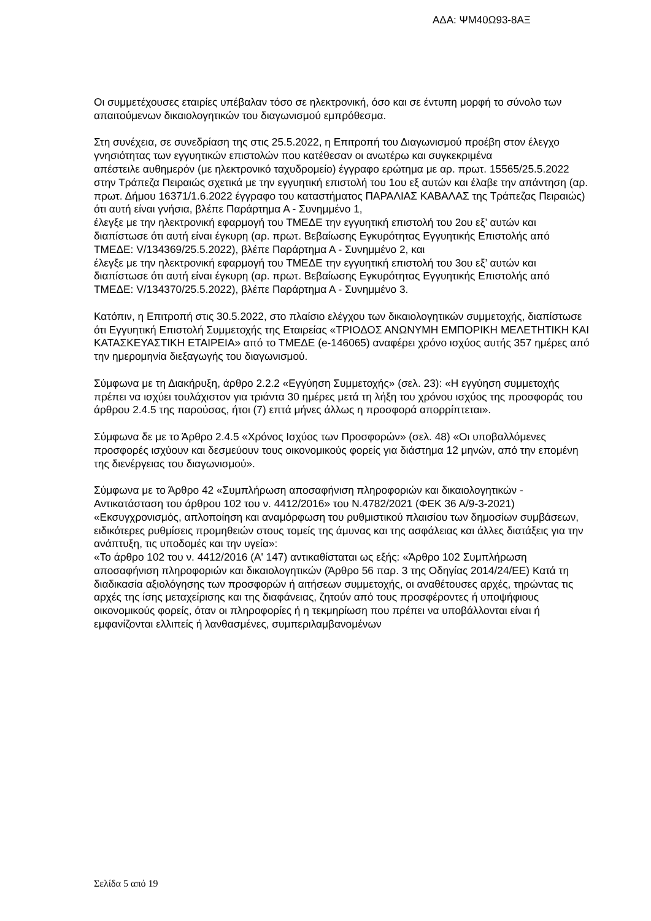ΑΔΑ: ΨΜ40Ω93-8ΑΞ
Οι συμμετέχουσες εταιρίες υπέβαλαν τόσο σε ηλεκτρονική, όσο και σε έντυπη μορφή το σύνολο των απαιτούμενων δικαιολογητικών του διαγωνισμού εμπρόθεσμα.
Στη συνέχεια, σε συνεδρίαση της στις 25.5.2022, η Επιτροπή του Διαγωνισμού προέβη στον έλεγχο γνησιότητας των εγγυητικών επιστολών που κατέθεσαν οι ανωτέρω και συγκεκριμένα
απέστειλε αυθημερόν (με ηλεκτρονικό ταχυδρομείο) έγγραφο ερώτημα με αρ. πρωτ. 15565/25.5.2022 στην Τράπεζα Πειραιώς σχετικά με την εγγυητική επιστολή του 1ου εξ αυτών και έλαβε την απάντηση (αρ. πρωτ. Δήμου 16371/1.6.2022 έγγραφο του καταστήματος ΠΑΡΑΛΙΑΣ ΚΑΒΑΛΑΣ της Τράπεζας Πειραιώς) ότι αυτή είναι γνήσια, βλέπε Παράρτημα Α - Συνημμένο 1,
έλεγξε με την ηλεκτρονική εφαρμογή του ΤΜΕΔΕ την εγγυητική επιστολή του 2ου εξ’ αυτών και διαπίστωσε ότι αυτή είναι έγκυρη (αρ. πρωτ. Βεβαίωσης Εγκυρότητας Εγγυητικής Επιστολής από ΤΜΕΔΕ: V/134369/25.5.2022), βλέπε Παράρτημα Α - Συνημμένο 2, και
έλεγξε με την ηλεκτρονική εφαρμογή του ΤΜΕΔΕ την εγγυητική επιστολή του 3ου εξ’ αυτών και διαπίστωσε ότι αυτή είναι έγκυρη (αρ. πρωτ. Βεβαίωσης Εγκυρότητας Εγγυητικής Επιστολής από ΤΜΕΔΕ: V/134370/25.5.2022), βλέπε Παράρτημα Α - Συνημμένο 3.
Κατόπιν, η Επιτροπή στις 30.5.2022, στο πλαίσιο ελέγχου των δικαιολογητικών συμμετοχής, διαπίστωσε ότι Εγγυητική Επιστολή Συμμετοχής της Εταιρείας «ΤΡΙΟΔΟΣ ΑΝΩΝΥΜΗ ΕΜΠΟΡΙΚΗ ΜΕΛΕΤΗΤΙΚΗ ΚΑΙ ΚΑΤΑΣΚΕΥΑΣΤΙΚΗ ΕΤΑΙΡΕΙΑ» από το ΤΜΕΔΕ (e-146065) αναφέρει χρόνο ισχύος αυτής 357 ημέρες από την ημερομηνία διεξαγωγής του διαγωνισμού.
Σύμφωνα με τη Διακήρυξη, άρθρο 2.2.2 «Εγγύηση Συμμετοχής» (σελ. 23): «Η εγγύηση συμμετοχής πρέπει να ισχύει τουλάχιστον για τριάντα 30 ημέρες μετά τη λήξη του χρόνου ισχύος της προσφοράς του άρθρου 2.4.5 της παρούσας, ήτοι (7) επτά μήνες άλλως η προσφορά απορρίπτεται».
Σύμφωνα δε με το Άρθρο 2.4.5 «Χρόνος Ισχύος των Προσφορών» (σελ. 48) «Οι υποβαλλόμενες προσφορές ισχύουν και δεσμεύουν τους οικονομικούς φορείς για διάστημα 12 μηνών, από την επομένη της διενέργειας του διαγωνισμού».
Σύμφωνα με το Άρθρο 42 «Συμπλήρωση αποσαφήνιση πληροφοριών και δικαιολογητικών - Αντικατάσταση του άρθρου 102 του ν. 4412/2016» του Ν.4782/2021 (ΦΕΚ 36 Α/9-3-2021) «Εκσυγχρονισμός, απλοποίηση και αναμόρφωση του ρυθμιστικού πλαισίου των δημοσίων συμβάσεων, ειδικότερες ρυθμίσεις προμηθειών στους τομείς της άμυνας και της ασφάλειας και άλλες διατάξεις για την ανάπτυξη, τις υποδομές και την υγεία»:
«Το άρθρο 102 του ν. 4412/2016 (Α' 147) αντικαθίσταται ως εξής: «Άρθρο 102 Συμπλήρωση αποσαφήνιση πληροφοριών και δικαιολογητικών (Άρθρο 56 παρ. 3 της Οδηγίας 2014/24/ΕΕ) Κατά τη διαδικασία αξιολόγησης των προσφορών ή αιτήσεων συμμετοχής, οι αναθέτουσες αρχές, τηρώντας τις αρχές της ίσης μεταχείρισης και της διαφάνειας, ζητούν από τους προσφέροντες ή υποψήφιους οικονομικούς φορείς, όταν οι πληροφορίες ή η τεκμηρίωση που πρέπει να υποβάλλονται είναι ή εμφανίζονται ελλιπείς ή λανθασμένες, συμπεριλαμβανομένων
Σελίδα 5 από 19